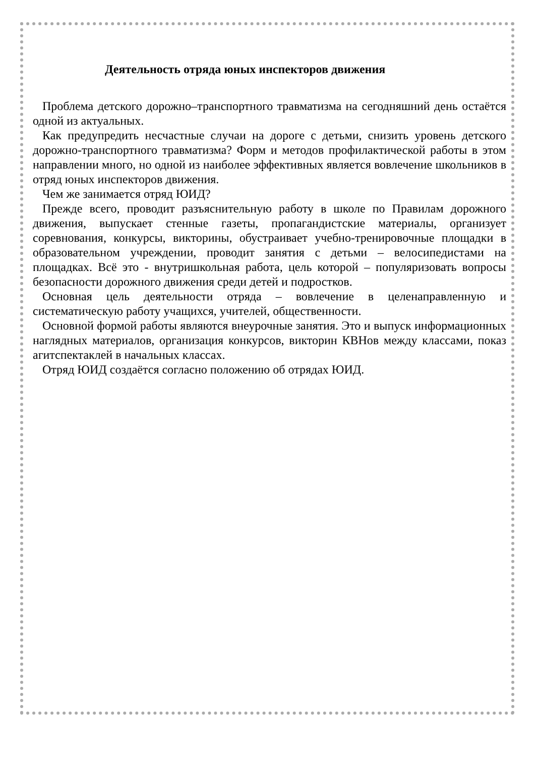Деятельность отряда юных инспекторов движения
Проблема детского дорожно–транспортного травматизма на сегодняшний день остаётся одной из актуальных.
Как предупредить несчастные случаи на дороге с детьми, снизить уровень детского дорожно-транспортного травматизма? Форм и методов профилактической работы в этом направлении много, но одной из наиболее эффективных является вовлечение школьников в отряд юных инспекторов движения.
Чем же занимается отряд ЮИД?
Прежде всего, проводит разъяснительную работу в школе по Правилам дорожного движения, выпускает стенные газеты, пропагандистские материалы, организует соревнования, конкурсы, викторины, обустраивает учебно-тренировочные площадки в образовательном учреждении, проводит занятия с детьми – велосипедистами на площадках. Всё это - внутришкольная работа, цель которой – популяризовать вопросы безопасности дорожного движения среди детей и подростков.
Основная цель деятельности отряда – вовлечение в целенаправленную и систематическую работу учащихся, учителей, общественности.
Основной формой работы являются внеурочные занятия. Это и выпуск информационных наглядных материалов, организация конкурсов, викторин КВНов между классами, показ агитспектаклей в начальных классах.
Отряд ЮИД создаётся согласно положению об отрядах ЮИД.